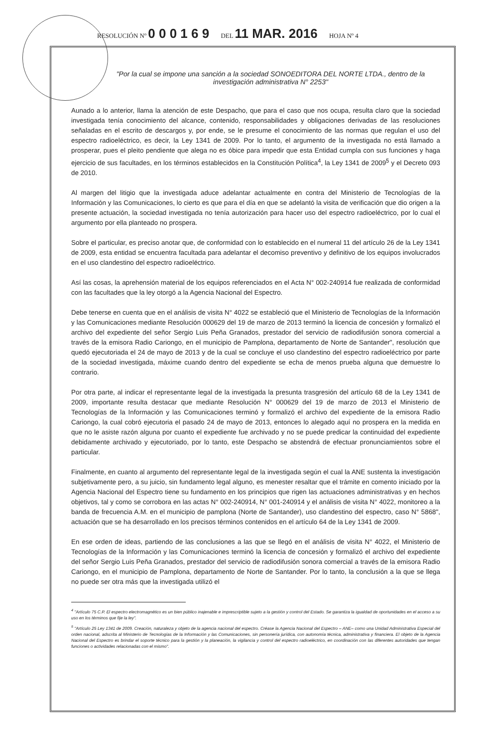RESOLUCIÓN Nº 0 0 0 1 6 9 DEL 11 MAR. 2016 HOJA Nº 4
"Por la cual se impone una sanción a la sociedad SONOEDITORA DEL NORTE LTDA., dentro de la investigación administrativa N° 2253"
Aunado a lo anterior, llama la atención de este Despacho, que para el caso que nos ocupa, resulta claro que la sociedad investigada tenía conocimiento del alcance, contenido, responsabilidades y obligaciones derivadas de las resoluciones señaladas en el escrito de descargos y, por ende, se le presume el conocimiento de las normas que regulan el uso del espectro radioeléctrico, es decir, la Ley 1341 de 2009. Por lo tanto, el argumento de la investigada no está llamado a prosperar, pues el pleito pendiente que alega no es óbice para impedir que esta Entidad cumpla con sus funciones y haga ejercicio de sus facultades, en los términos establecidos en la Constitución Política<sup>4</sup>, la Ley 1341 de 2009<sup>5</sup> y el Decreto 093 de 2010.
Al margen del litigio que la investigada aduce adelantar actualmente en contra del Ministerio de Tecnologías de la Información y las Comunicaciones, lo cierto es que para el día en que se adelantó la visita de verificación que dio origen a la presente actuación, la sociedad investigada no tenía autorización para hacer uso del espectro radioeléctrico, por lo cual el argumento por ella planteado no prospera.
Sobre el particular, es preciso anotar que, de conformidad con lo establecido en el numeral 11 del artículo 26 de la Ley 1341 de 2009, esta entidad se encuentra facultada para adelantar el decomiso preventivo y definitivo de los equipos involucrados en el uso clandestino del espectro radioeléctrico.
Así las cosas, la aprehensión material de los equipos referenciados en el Acta N° 002-240914 fue realizada de conformidad con las facultades que la ley otorgó a la Agencia Nacional del Espectro.
Debe tenerse en cuenta que en el análisis de visita N° 4022 se estableció que el Ministerio de Tecnologías de la Información y las Comunicaciones mediante Resolución 000629 del 19 de marzo de 2013 terminó la licencia de concesión y formalizó el archivo del expediente del señor Sergio Luis Peña Granados, prestador del servicio de radiodifusión sonora comercial a través de la emisora Radio Cariongo, en el municipio de Pamplona, departamento de Norte de Santander", resolución que quedó ejecutoriada el 24 de mayo de 2013 y de la cual se concluye el uso clandestino del espectro radioeléctrico por parte de la sociedad investigada, máxime cuando dentro del expediente se echa de menos prueba alguna que demuestre lo contrario.
Por otra parte, al indicar el representante legal de la investigada la presunta trasgresión del artículo 68 de la Ley 1341 de 2009, importante resulta destacar que mediante Resolución N° 000629 del 19 de marzo de 2013 el Ministerio de Tecnologías de la Información y las Comunicaciones terminó y formalizó el archivo del expediente de la emisora Radio Cariongo, la cual cobró ejecutoria el pasado 24 de mayo de 2013, entonces lo alegado aquí no prospera en la medida en que no le asiste razón alguna por cuanto el expediente fue archivado y no se puede predicar la continuidad del expediente debidamente archivado y ejecutoriado, por lo tanto, este Despacho se abstendrá de efectuar pronunciamientos sobre el particular.
Finalmente, en cuanto al argumento del representante legal de la investigada según el cual la ANE sustenta la investigación subjetivamente pero, a su juicio, sin fundamento legal alguno, es menester resaltar que el trámite en comento iniciado por la Agencia Nacional del Espectro tiene su fundamento en los principios que rigen las actuaciones administrativas y en hechos objetivos, tal y como se corrobora en las actas N° 002-240914, N° 001-240914 y el análisis de visita N° 4022, monitoreo a la banda de frecuencia A.M. en el municipio de pamplona (Norte de Santander), uso clandestino del espectro, caso N° 5868", actuación que se ha desarrollado en los precisos términos contenidos en el artículo 64 de la Ley 1341 de 2009.
En ese orden de ideas, partiendo de las conclusiones a las que se llegó en el análisis de visita N° 4022, el Ministerio de Tecnologías de la Información y las Comunicaciones terminó la licencia de concesión y formalizó el archivo del expediente del señor Sergio Luis Peña Granados, prestador del servicio de radiodifusión sonora comercial a través de la emisora Radio Cariongo, en el municipio de Pamplona, departamento de Norte de Santander. Por lo tanto, la conclusión a la que se llega no puede ser otra más que la investigada utilizó el
<sup>4</sup> "Artículo 75 C.P. El espectro electromagnético es un bien público inajenable e imprescriptible sujeto a la gestión y control del Estado. Se garantiza la igualdad de oportunidades en el acceso a su uso en los términos que fije la ley".
<sup>5</sup> "Artículo 25 Ley 1341 de 2009. Creación, naturaleza y objeto de la agencia nacional del espectro. Créase la Agencia Nacional del Espectro – ANE– como una Unidad Administrativa Especial del orden nacional, adscrita al Ministerio de Tecnologías de la Información y las Comunicaciones, sin personería jurídica, con autonomía técnica, administrativa y financiera. El objeto de la Agencia Nacional del Espectro es brindar el soporte técnico para la gestión y la planeación, la vigilancia y control del espectro radioeléctrico, en coordinación con las diferentes autoridades que tengan funciones o actividades relacionadas con el mismo".